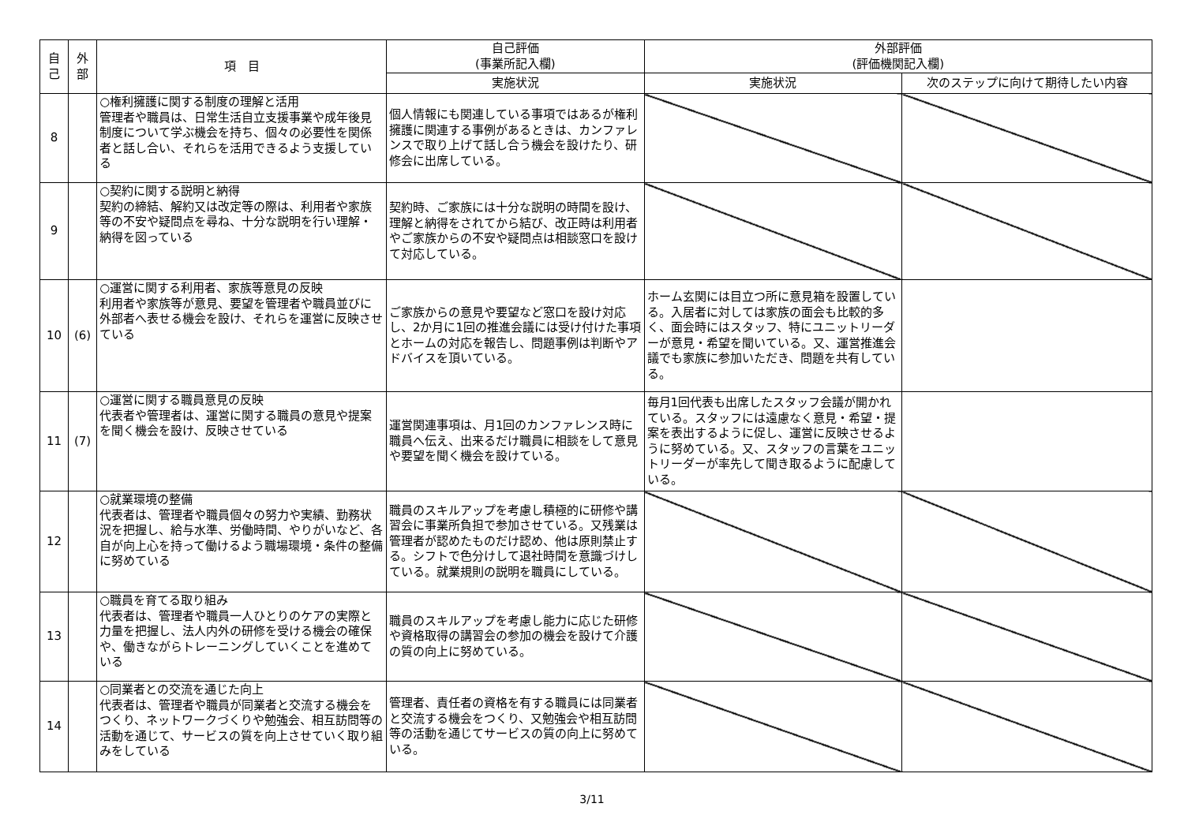| 自 己 | 外 部 | 項 目 | 自己評価 (事業所記入欄) | 外部評価 (評価機関記入欄) | |
| --- | --- | --- | --- | --- | --- |
| | | | 実施状況 | 実施状況 | 次のステップに向けて期待したい内容 |
| 8 | | ○権利擁護に関する制度の理解と活用 管理者や職員は、日常生活自立支援事業や成年後見制度について学ぶ機会を持ち、個々の必要性を関係者と話し合い、それらを活用できるよう支援している | 個人情報にも関連している事項ではあるが権利擁護に関連する事例があるときは、カンファレンスで取り上げて話し合う機会を設けたり、研修会に出席している。 | | |
| 9 | | ○契約に関する説明と納得 契約の締結、解約又は改定等の際は、利用者や家族等の不安や疑問点を尋ね、十分な説明を行い理解・納得を図っている | 契約時、ご家族には十分な説明の時間を設け、理解と納得をされてから結び、改正時は利用者やご家族からの不安や疑問点は相談窓口を設けて対応している。 | | |
| 10 | (6) | ○運営に関する利用者、家族等意見の反映 利用者や家族等が意見、要望を管理者や職員並びに外部者へ表せる機会を設け、それらを運営に反映させている | ご家族からの意見や要望など窓口を設け対応し、2か月に1回の推進会議には受け付けた事項とホームの対応を報告し、問題事例は判断やアドバイスを頂いている。 | ホーム玄関には目立つ所に意見箱を設置している。入居者に対しては家族の面会も比較的多く、面会時にはスタッフ、特にユニットリーダーが意見・希望を聞いている。又、運営推進会議でも家族に参加いただき、問題を共有している。 | |
| 11 | (7) | ○運営に関する職員意見の反映 代表者や管理者は、運営に関する職員の意見や提案を聞く機会を設け、反映させている | 運営関連事項は、月1回のカンファレンス時に職員へ伝え、出来るだけ職員に相談をして意見や要望を聞く機会を設けている。 | 毎月1回代表も出席したスタッフ会議が開かれている。スタッフには遠慮なく意見・希望・提案を表出するように促し、運営に反映させるように努めている。又、スタッフの言葉をユニットリーダーが率先して聞き取るように配慮している。 | |
| 12 | | ○就業環境の整備 代表者は、管理者や職員個々の努力や実績、勤務状況を把握し、給与水準、労働時間、やりがいなど、各自が向上心を持って働けるよう職場環境・条件の整備に努めている | 職員のスキルアップを考慮し積極的に研修や講習会に事業所負担で参加させている。又残業は管理者が認めたものだけ認め、他は原則禁止する。シフトで色分けして退社時間を意識づけしている。就業規則の説明を職員にしている。 | | |
| 13 | | ○職員を育てる取り組み 代表者は、管理者や職員一人ひとりのケアの実際と力量を把握し、法人内外の研修を受ける機会の確保や、働きながらトレーニングしていくことを進めている | 職員のスキルアップを考慮し能力に応じた研修や資格取得の講習会の参加の機会を設けて介護の質の向上に努めている。 | | |
| 14 | | ○同業者との交流を通じた向上 代表者は、管理者や職員が同業者と交流する機会をつくり、ネットワークづくりや勉強会、相互訪問等の活動を通じて、サービスの質を向上させていく取り組みをしている | 管理者、責任者の資格を有する職員には同業者と交流する機会をつくり、又勉強会や相互訪問等の活動を通じてサービスの質の向上に努めている。 | | |
3/11